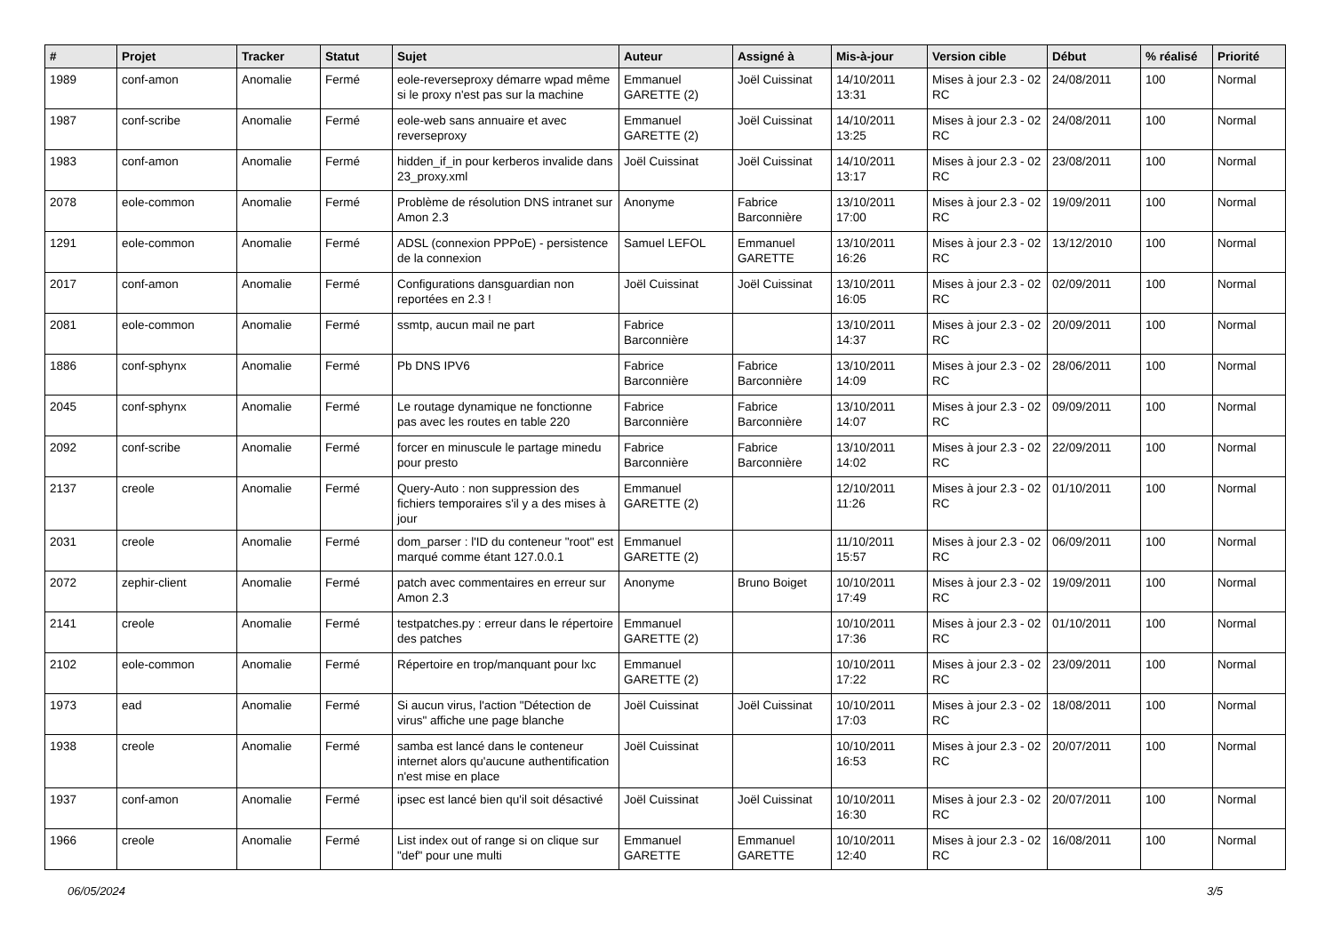| # | Projet | Tracker | Statut | Sujet | Auteur | Assigné à | Mis-à-jour | Version cible | Début | % réalisé | Priorité |
| --- | --- | --- | --- | --- | --- | --- | --- | --- | --- | --- | --- |
| 1989 | conf-amon | Anomalie | Fermé | eole-reverseproxy démarre wpad même si le proxy n'est pas sur la machine | Emmanuel GARETTE (2) | Joël Cuissinat | 14/10/2011 13:31 | Mises à jour 2.3 - 02 RC | 24/08/2011 | 100 | Normal |
| 1987 | conf-scribe | Anomalie | Fermé | eole-web sans annuaire et avec reverseproxy | Emmanuel GARETTE (2) | Joël Cuissinat | 14/10/2011 13:25 | Mises à jour 2.3 - 02 RC | 24/08/2011 | 100 | Normal |
| 1983 | conf-amon | Anomalie | Fermé | hidden_if_in pour kerberos invalide dans 23_proxy.xml | Joël Cuissinat | Joël Cuissinat | 14/10/2011 13:17 | Mises à jour 2.3 - 02 RC | 23/08/2011 | 100 | Normal |
| 2078 | eole-common | Anomalie | Fermé | Problème de résolution DNS intranet sur Amon 2.3 | Anonyme | Fabrice Barconnière | 13/10/2011 17:00 | Mises à jour 2.3 - 02 RC | 19/09/2011 | 100 | Normal |
| 1291 | eole-common | Anomalie | Fermé | ADSL (connexion PPPoE) - persistence de la connexion | Samuel LEFOL | Emmanuel GARETTE | 13/10/2011 16:26 | Mises à jour 2.3 - 02 RC | 13/12/2010 | 100 | Normal |
| 2017 | conf-amon | Anomalie | Fermé | Configurations dansguardian non reportées en 2.3 ! | Joël Cuissinat | Joël Cuissinat | 13/10/2011 16:05 | Mises à jour 2.3 - 02 RC | 02/09/2011 | 100 | Normal |
| 2081 | eole-common | Anomalie | Fermé | ssmtp, aucun mail ne part | Fabrice Barconnière | | 13/10/2011 14:37 | Mises à jour 2.3 - 02 RC | 20/09/2011 | 100 | Normal |
| 1886 | conf-sphynx | Anomalie | Fermé | Pb DNS IPV6 | Fabrice Barconnière | Fabrice Barconnière | 13/10/2011 14:09 | Mises à jour 2.3 - 02 RC | 28/06/2011 | 100 | Normal |
| 2045 | conf-sphynx | Anomalie | Fermé | Le routage dynamique ne fonctionne pas avec les routes en table 220 | Fabrice Barconnière | Fabrice Barconnière | 13/10/2011 14:07 | Mises à jour 2.3 - 02 RC | 09/09/2011 | 100 | Normal |
| 2092 | conf-scribe | Anomalie | Fermé | forcer en minuscule le partage minedu pour presto | Fabrice Barconnière | Fabrice Barconnière | 13/10/2011 14:02 | Mises à jour 2.3 - 02 RC | 22/09/2011 | 100 | Normal |
| 2137 | creole | Anomalie | Fermé | Query-Auto : non suppression des fichiers temporaires s'il y a des mises à jour | Emmanuel GARETTE (2) | | 12/10/2011 11:26 | Mises à jour 2.3 - 02 RC | 01/10/2011 | 100 | Normal |
| 2031 | creole | Anomalie | Fermé | dom_parser : l'ID du conteneur "root" est marqué comme étant 127.0.0.1 | Emmanuel GARETTE (2) | | 11/10/2011 15:57 | Mises à jour 2.3 - 02 RC | 06/09/2011 | 100 | Normal |
| 2072 | zephir-client | Anomalie | Fermé | patch avec commentaires en erreur sur Amon 2.3 | Anonyme | Bruno Boiget | 10/10/2011 17:49 | Mises à jour 2.3 - 02 RC | 19/09/2011 | 100 | Normal |
| 2141 | creole | Anomalie | Fermé | testpatches.py : erreur dans le répertoire des patches | Emmanuel GARETTE (2) | | 10/10/2011 17:36 | Mises à jour 2.3 - 02 RC | 01/10/2011 | 100 | Normal |
| 2102 | eole-common | Anomalie | Fermé | Répertoire en trop/manquant pour lxc | Emmanuel GARETTE (2) | | 10/10/2011 17:22 | Mises à jour 2.3 - 02 RC | 23/09/2011 | 100 | Normal |
| 1973 | ead | Anomalie | Fermé | Si aucun virus, l'action "Détection de virus" affiche une page blanche | Joël Cuissinat | Joël Cuissinat | 10/10/2011 17:03 | Mises à jour 2.3 - 02 RC | 18/08/2011 | 100 | Normal |
| 1938 | creole | Anomalie | Fermé | samba est lancé dans le conteneur internet alors qu'aucune authentification n'est mise en place | Joël Cuissinat | | 10/10/2011 16:53 | Mises à jour 2.3 - 02 RC | 20/07/2011 | 100 | Normal |
| 1937 | conf-amon | Anomalie | Fermé | ipsec est lancé bien qu'il soit désactivé | Joël Cuissinat | Joël Cuissinat | 10/10/2011 16:30 | Mises à jour 2.3 - 02 RC | 20/07/2011 | 100 | Normal |
| 1966 | creole | Anomalie | Fermé | List index out of range si on clique sur "def" pour une multi | Emmanuel GARETTE | Emmanuel GARETTE | 10/10/2011 12:40 | Mises à jour 2.3 - 02 RC | 16/08/2011 | 100 | Normal |
06/05/2024 3/5